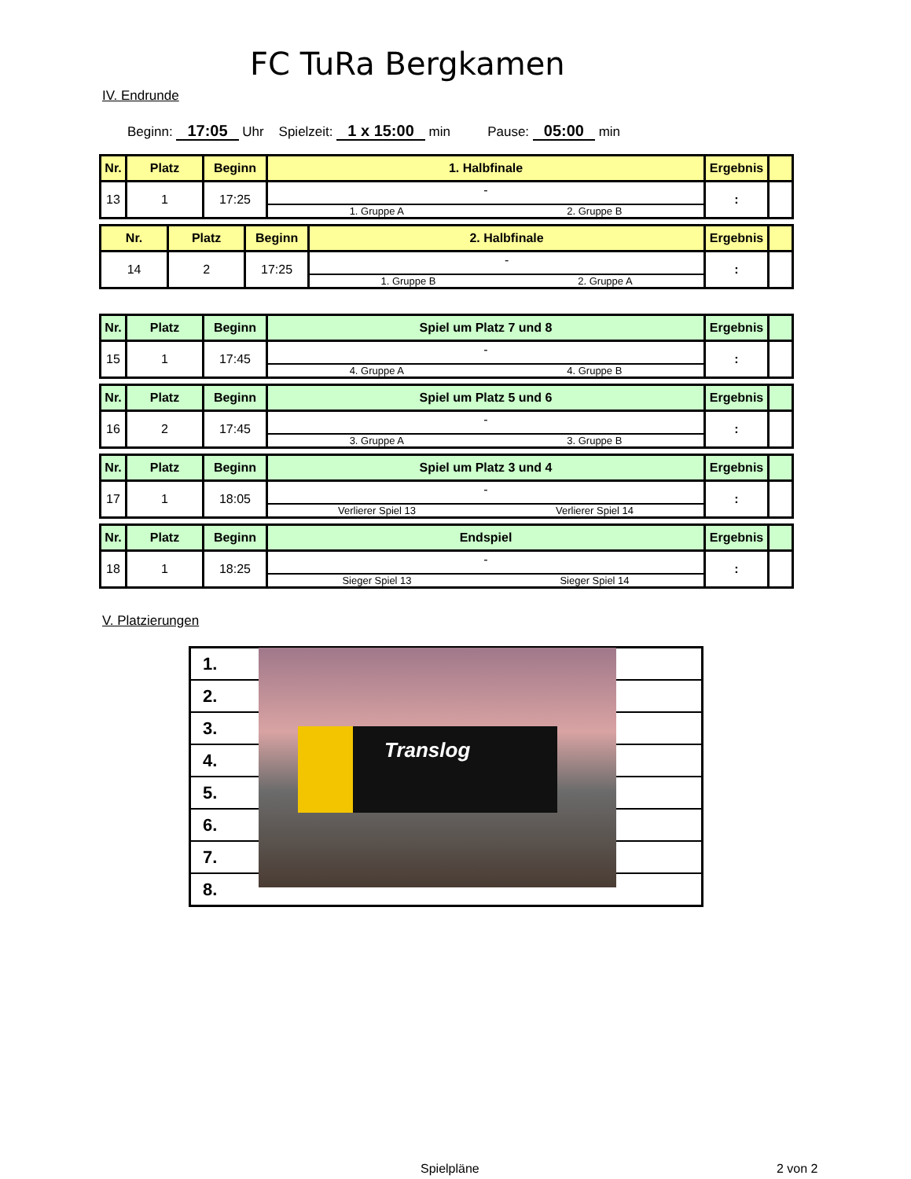FC TuRa Bergkamen
IV. Endrunde
Beginn: 17:05 Uhr Spielzeit: 1 x 15:00 min Pause: 05:00 min
| Nr. | Platz | Beginn | 1. Halbfinale | Ergebnis | |
| --- | --- | --- | --- | --- | --- |
| 13 | 1 | 17:25 | - 1. Gruppe A 2. Gruppe B | : | |
| Nr. | Platz | Beginn | 2. Halbfinale | Ergebnis | |
| --- | --- | --- | --- | --- | --- |
| 14 | 2 | 17:25 | - 1. Gruppe B 2. Gruppe A | : | |
| Nr. | Platz | Beginn | Spiel um Platz 7 und 8 | Ergebnis | |
| --- | --- | --- | --- | --- | --- |
| 15 | 1 | 17:45 | - 4. Gruppe A 4. Gruppe B | : | |
| Nr. | Platz | Beginn | Spiel um Platz 5 und 6 | Ergebnis | |
| --- | --- | --- | --- | --- | --- |
| 16 | 2 | 17:45 | - 3. Gruppe A 3. Gruppe B | : | |
| Nr. | Platz | Beginn | Spiel um Platz 3 und 4 | Ergebnis | |
| --- | --- | --- | --- | --- | --- |
| 17 | 1 | 18:05 | - Verlierer Spiel 13 Verlierer Spiel 14 | : | |
| Nr. | Platz | Beginn | Endspiel | Ergebnis | |
| --- | --- | --- | --- | --- | --- |
| 18 | 1 | 18:25 | - Sieger Spiel 13 Sieger Spiel 14 | : | |
V. Platzierungen
| 1. |
| 2. |
| 3. |
| 4. |
| 5. |
| 6. |
| 7. |
| 8. |
Translog
Spielpläne 2 von 2